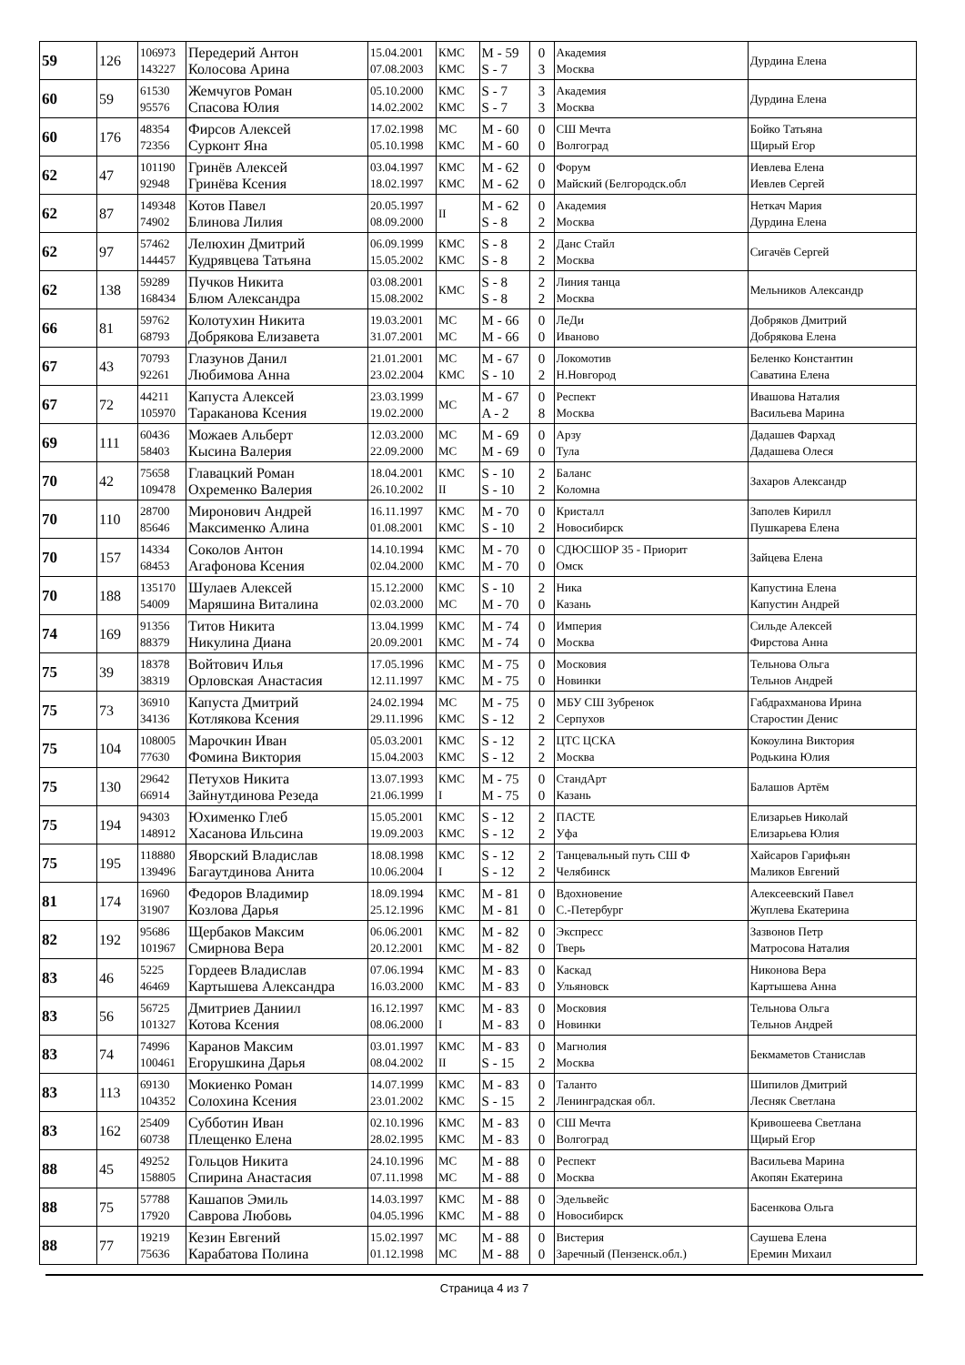| 59 | 126 | 106973 143227 | Передерий Антон Колосова Арина | 15.04.2001 07.08.2003 | КМС КМС | M - 59 S - 7 | 0 3 | Академия Москва | Дурдина Елена |
| 60 | 59 | 61530 95576 | Жемчугов Роман Спасова Юлия | 05.10.2000 14.02.2002 | КМС КМС | S - 7 S - 7 | 3 3 | Академия Москва | Дурдина Елена |
| 60 | 176 | 48354 72356 | Фирсов Алексей Сурконт Яна | 17.02.1998 05.10.1998 | МС КМС | M - 60 M - 60 | 0 0 | СШ Мечта Волгоград | Бойко Татьяна Щирый Егор |
| 62 | 47 | 101190 92948 | Гринёв Алексей Гринёва Ксения | 03.04.1997 18.02.1997 | КМС КМС | M - 62 M - 62 | 0 0 | Форум Майский (Белгородск.обл | Иевлева Елена Иевлев Сергей |
| 62 | 87 | 149348 74902 | Котов Павел Блинова Лилия | 20.05.1997 08.09.2000 | II | M - 62 S - 8 | 0 2 | Академия Москва | Неткач Мария Дурдина Елена |
| 62 | 97 | 57462 144457 | Лелюхин Дмитрий Кудрявцева Татьяна | 06.09.1999 15.05.2002 | КМС КМС | S - 8 S - 8 | 2 2 | Данс Стайл Москва | Сигачёв Сергей |
| 62 | 138 | 59289 168434 | Пучков Никита Блюм Александра | 03.08.2001 15.08.2002 | КМС | S - 8 S - 8 | 2 2 | Линия танца Москва | Мельников Александр |
| 66 | 81 | 59762 68793 | Колотухин Никита Добрякова Елизавета | 19.03.2001 31.07.2001 | МС МС | M - 66 M - 66 | 0 0 | ЛеДи Иваново | Добряков Дмитрий Добрякова Елена |
| 67 | 43 | 70793 92261 | Глазунов Данил Любимова Анна | 21.01.2001 23.02.2004 | МС КМС | M - 67 S - 10 | 0 2 | Локомотив Н.Новгород | Беленко Константин Саватина Елена |
| 67 | 72 | 44211 105970 | Капуста Алексей Тараканова Ксения | 23.03.1999 19.02.2000 | МС | M - 67 A - 2 | 0 8 | Респект Москва | Ивашова Наталия Васильева Марина |
| 69 | 111 | 60436 58403 | Можаев Альберт Кысина Валерия | 12.03.2000 22.09.2000 | МС МС | M - 69 M - 69 | 0 0 | Арзу Тула | Дадашев Фархад Дадашева Олеся |
| 70 | 42 | 75658 109478 | Главацкий Роман Охременко Валерия | 18.04.2001 26.10.2002 | КМС II | S - 10 S - 10 | 2 2 | Баланс Коломна | Захаров Александр |
| 70 | 110 | 28700 85646 | Миронович Андрей Максименко Алина | 16.11.1997 01.08.2001 | КМС КМС | M - 70 S - 10 | 0 2 | Кристалл Новосибирск | Заполев Кирилл Пушкарева Елена |
| 70 | 157 | 14334 68453 | Соколов Антон Агафонова Ксения | 14.10.1994 02.04.2000 | КМС КМС | M - 70 M - 70 | 0 0 | СДЮСШОР 35 - Приорит Омск | Зайцева Елена |
| 70 | 188 | 135170 54009 | Шулаев Алексей Маряшина Виталина | 15.12.2000 02.03.2000 | КМС МС | S - 10 M - 70 | 2 0 | Ника Казань | Капустина Елена Капустин Андрей |
| 74 | 169 | 91356 88379 | Титов Никита Никулина Диана | 13.04.1999 20.09.2001 | КМС КМС | M - 74 M - 74 | 0 0 | Империя Москва | Сильде Алексей Фирстова Анна |
| 75 | 39 | 18378 38319 | Войтович Илья Орловская Анастасия | 17.05.1996 12.11.1997 | КМС КМС | M - 75 M - 75 | 0 0 | Московия Новинки | Тельнова Ольга Тельнов Андрей |
| 75 | 73 | 36910 34136 | Капуста Дмитрий Котлякова Ксения | 24.02.1994 29.11.1996 | МС КМС | M - 75 S - 12 | 0 2 | МБУ СШ Зубренок Серпухов | Габдрахманова Ирина Старостин Денис |
| 75 | 104 | 108005 77630 | Марочкин Иван Фомина Виктория | 05.03.2001 15.04.2003 | КМС КМС | S - 12 S - 12 | 2 2 | ЦТС ЦСКА Москва | Кокоулина Виктория Родькина Юлия |
| 75 | 130 | 29642 66914 | Петухов Никита Зайнутдинова Резеда | 13.07.1993 21.06.1999 | КМС I | M - 75 M - 75 | 0 0 | СтандАрт Казань | Балашов Артём |
| 75 | 194 | 94303 148912 | Юхименко Глеб Хасанова Ильсина | 15.05.2001 19.09.2003 | КМС КМС | S - 12 S - 12 | 2 2 | ПАСТЕ Уфа | Елизарьев Николай Елизарьева Юлия |
| 75 | 195 | 118880 139496 | Яворский Владислав Багаутдинова Анита | 18.08.1998 10.06.2004 | КМС I | S - 12 S - 12 | 2 2 | Танцевальный путь СШ Ф Челябинск | Хайсаров Гарифьян Маликов Евгений |
| 81 | 174 | 16960 31907 | Федоров Владимир Козлова Дарья | 18.09.1994 25.12.1996 | КМС КМС | M - 81 M - 81 | 0 0 | Вдохновение С.-Петербург | Алексеевский Павел Жуплева Екатерина |
| 82 | 192 | 95686 101967 | Щербаков Максим Смирнова Вера | 06.06.2001 20.12.2001 | КМС КМС | M - 82 M - 82 | 0 0 | Экспресс Тверь | Зазвонов Петр Матросова Наталия |
| 83 | 46 | 5225 46469 | Гордеев Владислав Картышева Александра | 07.06.1994 16.03.2000 | КМС КМС | M - 83 M - 83 | 0 0 | Каскад Ульяновск | Никонова Вера Картышева Анна |
| 83 | 56 | 56725 101327 | Дмитриев Даниил Котова Ксения | 16.12.1997 08.06.2000 | КМС I | M - 83 M - 83 | 0 0 | Московия Новинки | Тельнова Ольга Тельнов Андрей |
| 83 | 74 | 74996 100461 | Каранов Максим Егорушкина Дарья | 03.01.1997 08.04.2002 | КМС II | M - 83 S - 15 | 0 2 | Магнолия Москва | Бекмаметов Станислав |
| 83 | 113 | 69130 104352 | Мокиенко Роман Солохина Ксения | 14.07.1999 23.01.2002 | КМС КМС | M - 83 S - 15 | 0 2 | Таланто Ленинградская обл. | Шипилов Дмитрий Лесняк Светлана |
| 83 | 162 | 25409 60738 | Субботин Иван Плещенко Елена | 02.10.1996 28.02.1995 | КМС КМС | M - 83 M - 83 | 0 0 | СШ Мечта Волгоград | Кривошеева Светлана Щирый Егор |
| 88 | 45 | 49252 158805 | Гольцов Никита Спирина Анастасия | 24.10.1996 07.11.1998 | МС МС | M - 88 M - 88 | 0 0 | Респект Москва | Васильева Марина Акопян Екатерина |
| 88 | 75 | 57788 17920 | Кашапов Эмиль Саврова Любовь | 14.03.1997 04.05.1996 | КМС КМС | M - 88 M - 88 | 0 0 | Эдельвейс Новосибирск | Басенкова Ольга |
| 88 | 77 | 19219 75636 | Кезин Евгений Карабатова Полина | 15.02.1997 01.12.1998 | МС МС | M - 88 M - 88 | 0 0 | Вистерия Заречный (Пензенск.обл.) | Саушева Елена Еремин Михаил |
Страница 4 из 7